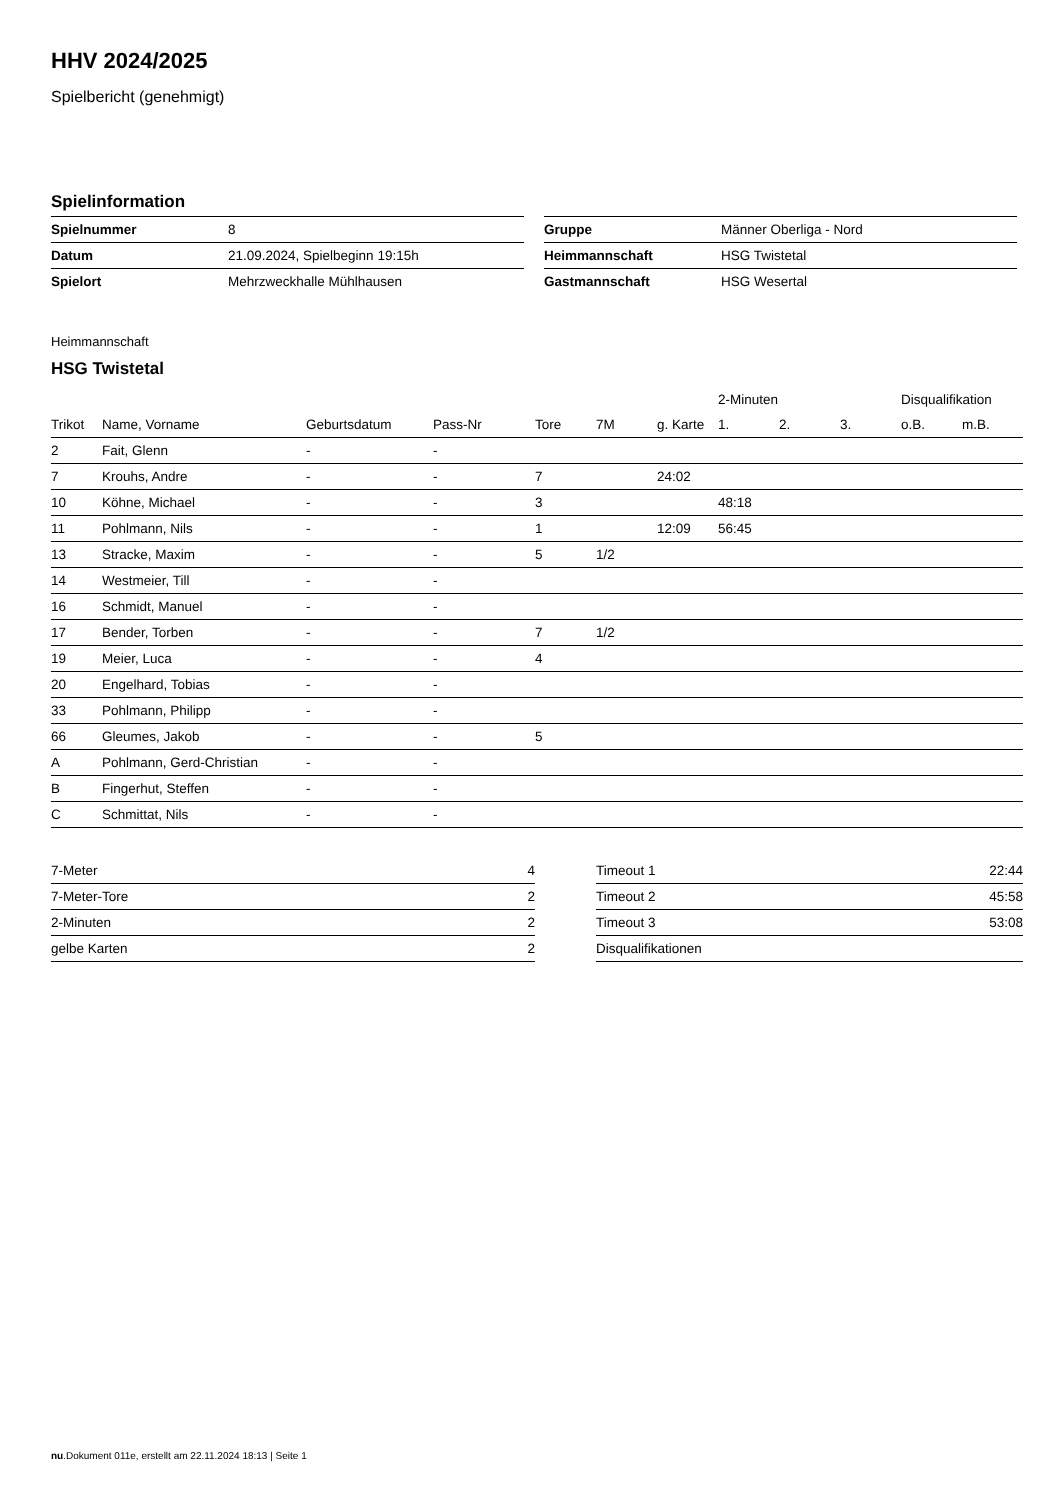HHV 2024/2025
Spielbericht (genehmigt)
Spielinformation
| Spielnummer | 8 |
| Datum | 21.09.2024, Spielbeginn 19:15h |
| Spielort | Mehrzweckhalle Mühlhausen |
| Gruppe | Männer Oberliga - Nord |
| Heimmannschaft | HSG Twistetal |
| Gastmannschaft | HSG Wesertal |
Heimmannschaft
HSG Twistetal
| | | | | | | | 2-Minuten | | | Disqualifikation | |
| --- | --- | --- | --- | --- | --- | --- | --- | --- | --- | --- | --- |
| Trikot | Name, Vorname | Geburtsdatum | Pass-Nr | Tore | 7M | g. Karte | 1. | 2. | 3. | o.B. | m.B. |
| 2 | Fait, Glenn | - | - | | | | | | | | |
| 7 | Krouhs, Andre | - | - | 7 | | 24:02 | | | | | |
| 10 | Köhne, Michael | - | - | 3 | | | 48:18 | | | | |
| 11 | Pohlmann, Nils | - | - | 1 | | 12:09 | 56:45 | | | | |
| 13 | Stracke, Maxim | - | - | 5 | 1/2 | | | | | | |
| 14 | Westmeier, Till | - | - | | | | | | | | |
| 16 | Schmidt, Manuel | - | - | | | | | | | | |
| 17 | Bender, Torben | - | - | 7 | 1/2 | | | | | | |
| 19 | Meier, Luca | - | - | 4 | | | | | | | |
| 20 | Engelhard, Tobias | - | - | | | | | | | | |
| 33 | Pohlmann, Philipp | - | - | | | | | | | | |
| 66 | Gleumes, Jakob | - | - | 5 | | | | | | | |
| A | Pohlmann, Gerd-Christian | - | - | | | | | | | | |
| B | Fingerhut, Steffen | - | - | | | | | | | | |
| C | Schmittat, Nils | - | - | | | | | | | | |
| 7-Meter | 4 |
| 7-Meter-Tore | 2 |
| 2-Minuten | 2 |
| gelbe Karten | 2 |
| Timeout 1 | 22:44 |
| Timeout 2 | 45:58 |
| Timeout 3 | 53:08 |
| Disqualifikationen | |
nu.Dokument 011e, erstellt am 22.11.2024 18:13 | Seite 1